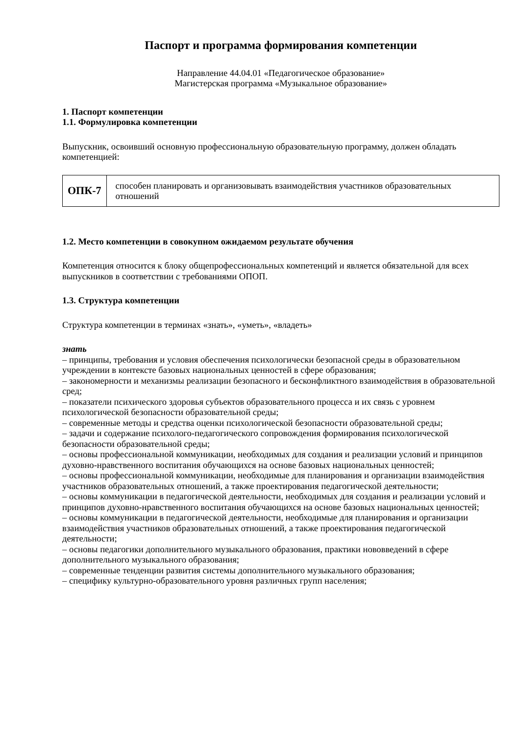Паспорт и программа формирования компетенции
Направление 44.04.01 «Педагогическое образование»
Магистерская программа «Музыкальное образование»
1. Паспорт компетенции
1.1. Формулировка компетенции
Выпускник, освоивший основную профессиональную образовательную программу, должен обладать компетенцией:
| ОПК-7 | способен планировать и организовывать взаимодействия участников образовательных отношений |
1.2. Место компетенции в совокупном ожидаемом результате обучения
Компетенция относится к блоку общепрофессиональных компетенций и является обязательной для всех выпускников в соответствии с требованиями ОПОП.
1.3. Структура компетенции
Структура компетенции в терминах «знать», «уметь», «владеть»
знать
– принципы, требования и условия обеспечения психологически безопасной среды в образовательном учреждении в контексте базовых национальных ценностей в сфере образования;
– закономерности и механизмы реализации безопасного и бесконфликтного взаимодействия в образовательной сред;
– показатели психического здоровья субъектов образовательного процесса и их связь с уровнем психологической безопасности образовательной среды;
– современные методы и средства оценки психологической безопасности образовательной среды;
– задачи и содержание психолого-педагогического сопровождения формирования психологической безопасности образовательной среды;
– основы профессиональной коммуникации, необходимых для создания и реализации условий и принципов духовно-нравственного воспитания обучающихся на основе базовых национальных ценностей;
– основы профессиональной коммуникации, необходимые для планирования и организации взаимодействия участников образовательных отношений, а также проектирования педагогической деятельности;
– основы коммуникации в педагогической деятельности, необходимых для создания и реализации условий и принципов духовно-нравственного воспитания обучающихся на основе базовых национальных ценностей;
– основы коммуникации в педагогической деятельности, необходимые для планирования и организации взаимодействия участников образовательных отношений, а также проектирования педагогической деятельности;
– основы педагогики дополнительного музыкального образования, практики нововведений в сфере дополнительного музыкального образования;
– современные тенденции развития системы дополнительного музыкального образования;
– специфику культурно-образовательного уровня различных групп населения;